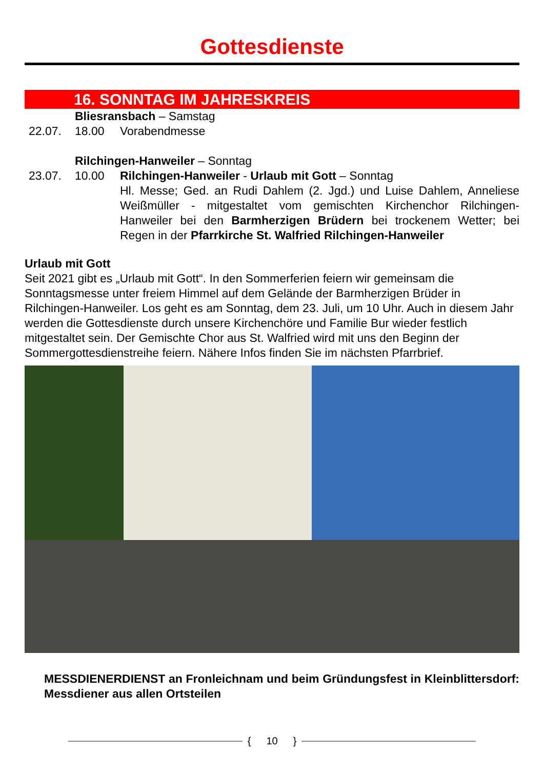Gottesdienste
16. SONNTAG IM JAHRESKREIS
Bliesransbach – Samstag
22.07. 18.00 Vorabendmesse
Rilchingen-Hanweiler – Sonntag
23.07. 10.00 Rilchingen-Hanweiler - Urlaub mit Gott – Sonntag
Hl. Messe; Ged. an Rudi Dahlem (2. Jgd.) und Luise Dahlem, Anneliese Weißmüller - mitgestaltet vom gemischten Kirchenchor Rilchingen-Hanweiler bei den Barmherzigen Brüdern bei trockenem Wetter; bei Regen in der Pfarrkirche St. Walfried Rilchingen-Hanweiler
Urlaub mit Gott
Seit 2021 gibt es „Urlaub mit Gott“. In den Sommerferien feiern wir gemeinsam die Sonntagsmesse unter freiem Himmel auf dem Gelände der Barmherzigen Brüder in Rilchingen-Hanweiler. Los geht es am Sonntag, dem 23. Juli, um 10 Uhr. Auch in diesem Jahr werden die Gottesdienste durch unsere Kirchenchöre und Familie Bur wieder festlich mitgestaltet sein. Der Gemischte Chor aus St. Walfried wird mit uns den Beginn der Sommergottesdienstreihe feiern. Nähere Infos finden Sie im nächsten Pfarrbrief.
MESSDIENERDIENST an Fronleichnam und beim Gründungsfest in Kleinblittersdorf: Messdiener aus allen Ortsteilen
{ 10 }